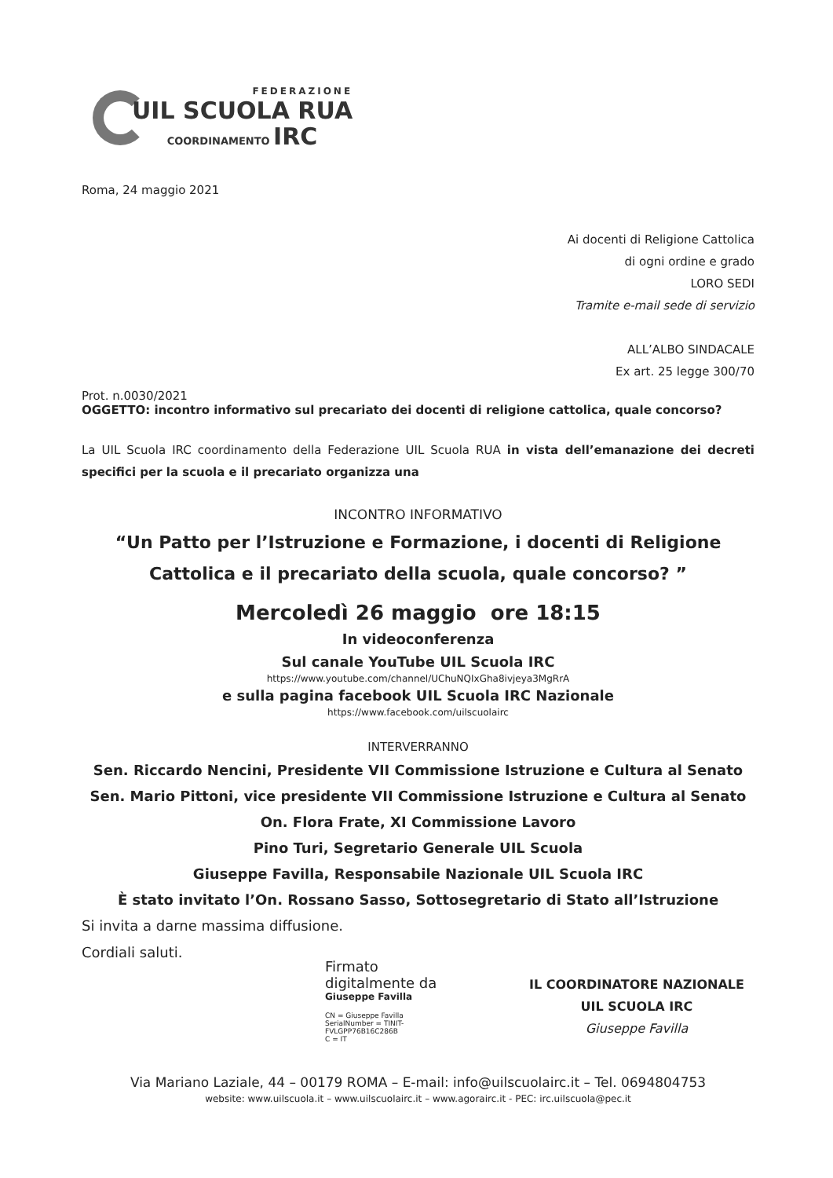FEDERAZIONE
UIL SCUOLA RUA
COORDINAMENTO IRC
Roma, 24 maggio 2021
Ai docenti di Religione Cattolica
di ogni ordine e grado
LORO SEDI
Tramite e-mail sede di servizio
ALL’ALBO SINDACALE
Ex art. 25 legge 300/70
Prot. n.0030/2021
OGGETTO: incontro informativo sul precariato dei docenti di religione cattolica, quale concorso?
La UIL Scuola IRC coordinamento della Federazione UIL Scuola RUA in vista dell’emanazione dei decreti specifici per la scuola e il precariato organizza una
INCONTRO INFORMATIVO
“Un Patto per l’Istruzione e Formazione, i docenti di Religione Cattolica e il precariato della scuola, quale concorso? ”
Mercoledì 26 maggio ore 18:15
In videoconferenza
Sul canale YouTube UIL Scuola IRC
https://www.youtube.com/channel/UChuNQIxGha8ivjeya3MgRrA
e sulla pagina facebook UIL Scuola IRC Nazionale
https://www.facebook.com/uilscuolairc
INTERVERRANNO
Sen. Riccardo Nencini, Presidente VII Commissione Istruzione e Cultura al Senato
Sen. Mario Pittoni, vice presidente VII Commissione Istruzione e Cultura al Senato
On. Flora Frate, XI Commissione Lavoro
Pino Turi, Segretario Generale UIL Scuola
Giuseppe Favilla, Responsabile Nazionale UIL Scuola IRC
È stato invitato l’On. Rossano Sasso, Sottosegretario di Stato all’Istruzione
Si invita a darne massima diffusione.
Cordiali saluti.
Firmato digitalmente da
Giuseppe Favilla
CN = Giuseppe Favilla
SerialNumber = TINIT-FVLGPP76B16C286B
C = IT
IL COORDINATORE NAZIONALE
UIL SCUOLA IRC
Giuseppe Favilla
Via Mariano Laziale, 44 – 00179 ROMA – E-mail: info@uilscuolairc.it – Tel. 0694804753
website: www.uilscuola.it – www.uilscuolairc.it – www.agorairc.it - PEC: irc.uilscuola@pec.it